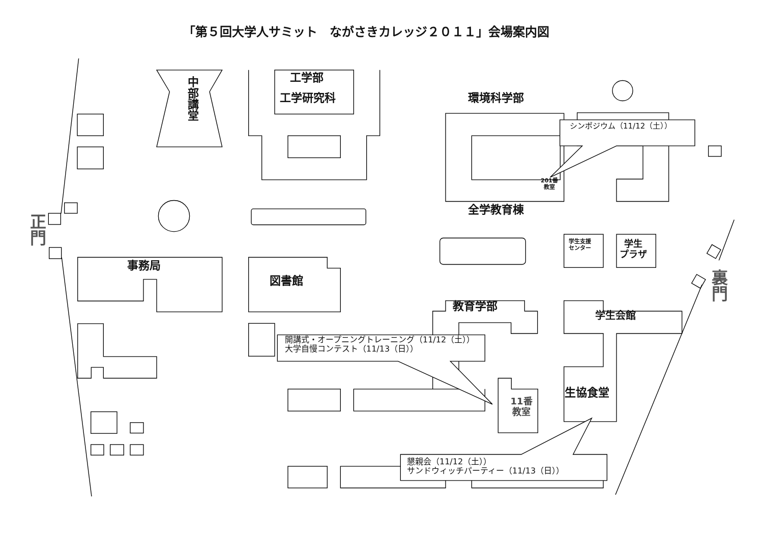「第５回大学人サミット　ながさきカレッジ２０１１」会場案内図
中部講堂
工学部
工学研究科
環境科学部
シンポジウム（11/12（土））
201番
教室
全学教育棟
正門
学生支援
センター
学生
プラザ
裏門
事務局
図書館
教育学部
学生会館
開講式・オープニングトレーニング（11/12（土））
大学自慢コンテスト（11/13（日））
生協食堂
11番
教室
懇親会（11/12（土））
サンドウィッチパーティー（11/13（日））